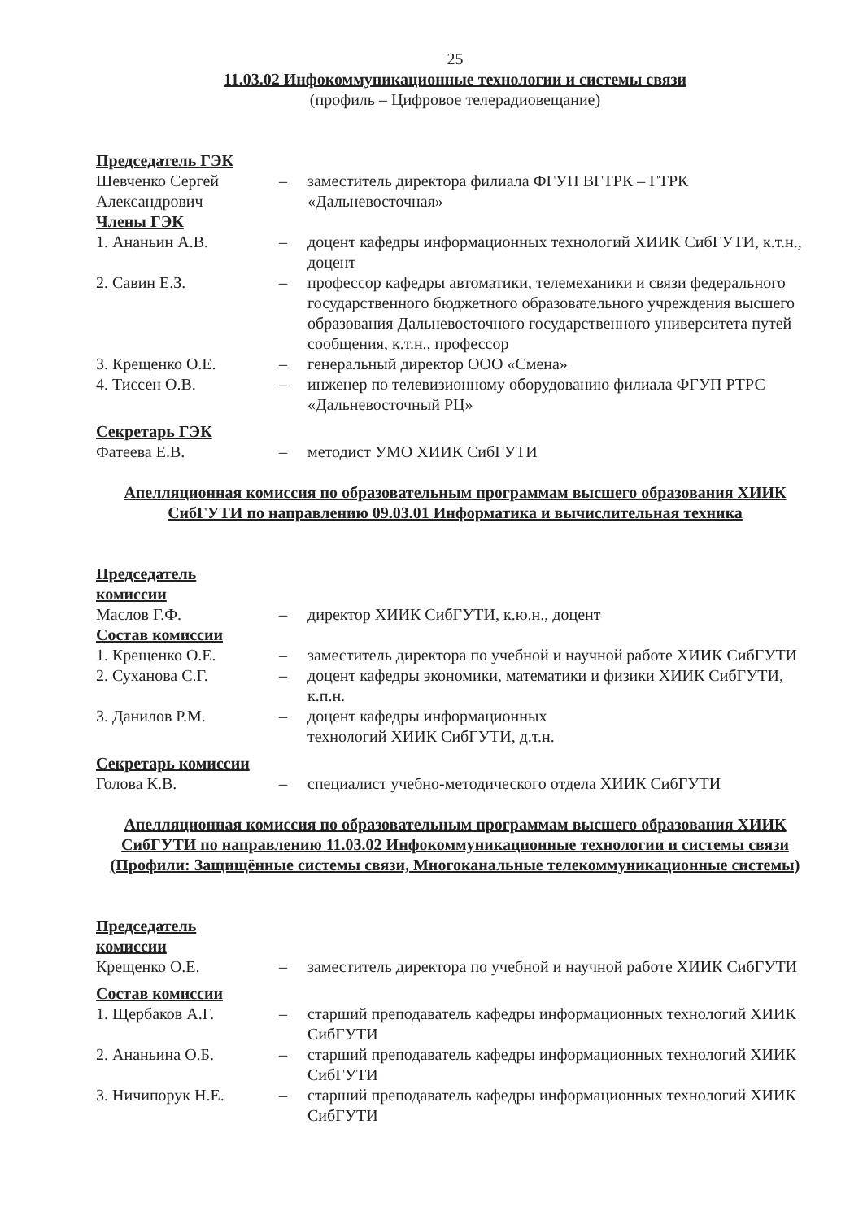25
11.03.02 Инфокоммуникационные технологии и системы связи
(профиль – Цифровое телерадиовещание)
Председатель ГЭК
Шевченко Сергей Александрович
– заместитель директора филиала ФГУП ВГТРК – ГТРК «Дальневосточная»
Члены ГЭК
1. Ананьин А.В. – доцент кафедры информационных технологий ХИИК СибГУТИ, к.т.н., доцент
2. Савин Е.З. – профессор кафедры автоматики, телемеханики и связи федерального государственного бюджетного образовательного учреждения высшего образования Дальневосточного государственного университета путей сообщения, к.т.н., профессор
3. Крещенко О.Е. – генеральный директор ООО «Смена»
4. Тиссен О.В. – инженер по телевизионному оборудованию филиала ФГУП РТРС «Дальневосточный РЦ»
Секретарь ГЭК
Фатеева Е.В. – методист УМО ХИИК СибГУТИ
Апелляционная комиссия по образовательным программам высшего образования ХИИК СибГУТИ по направлению 09.03.01 Информатика и вычислительная техника
Председатель
комиссии
Маслов Г.Ф. – директор ХИИК СибГУТИ, к.ю.н., доцент
Состав комиссии
1. Крещенко О.Е. – заместитель директора по учебной и научной работе ХИИК СибГУТИ
2. Суханова С.Г. – доцент кафедры экономики, математики и физики ХИИК СибГУТИ, к.п.н.
3. Данилов Р.М. – доцент кафедры информационных
технологий ХИИК СибГУТИ, д.т.н.
Секретарь комиссии
Голова К.В. – специалист учебно-методического отдела ХИИК СибГУТИ
Апелляционная комиссия по образовательным программам высшего образования ХИИК СибГУТИ по направлению 11.03.02 Инфокоммуникационные технологии и системы связи (Профили: Защищённые системы связи, Многоканальные телекоммуникационные системы)
Председатель
комиссии
Крещенко О.Е. – заместитель директора по учебной и научной работе ХИИК СибГУТИ
Состав комиссии
1. Щербаков А.Г. – старший преподаватель кафедры информационных технологий ХИИК СибГУТИ
2. Ананьина О.Б. – старший преподаватель кафедры информационных технологий ХИИК СибГУТИ
3. Ничипорук Н.Е. – старший преподаватель кафедры информационных технологий ХИИК СибГУТИ